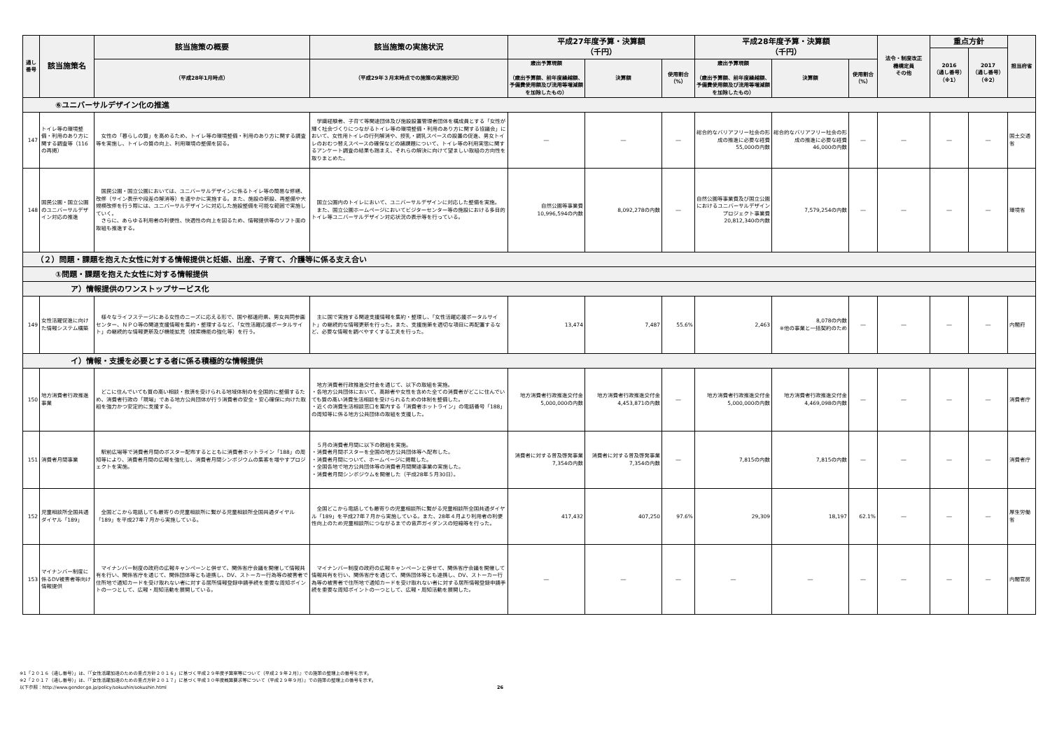| 通し番号 | 該当施策名 | 該当施策の概要 | 該当施策の実施状況 | 平成27年度予算・決算額 （千円） | | | 平成28年度予算・決算額 （千円） | | | 法令・制度改正 機構定員 その他 | 重点方針 | | 担当府省 |
| --- | --- | --- | --- | --- | --- | --- | --- | --- | --- | --- | --- | --- | --- |
| | | | | | | | | | | | 2016 （通し番号） （※1） | 2017 （通し番号） （※2） | |
| | | （平成28年1月時点） | （平成29年３月末時点での施策の実施状況） | 歳出予算現額 （歳出予算額、前年度繰越額、予備費使用額及び流用等増減額を加除したもの） | 決算額 | 使用割合 （%） | 歳出予算現額 （歳出予算額、前年度繰越額、予備費使用額及び流用等増減額を加除したもの） | 決算額 | 使用割合 （%） | | | | |
| ⑥ユニバーサルデザイン化の推進 | | | | | | | | | | | | | |
| 147 | トイレ等の環境整備・利用のあり方に関する調査等（116の再掲） | 女性の「暮らしの質」を高めるため、トイレ等の環境整備・利用のあり方に関する調査等を実施し、トイレの質の向上、利用環境の整備を図る。 | 学識経験者、子育て等関連団体及び施設設置管理者団体を構成員とする「女性が輝く社会づくりにつながるトイレ等の環境整備・利用のあり方に関する協議会」において、女性用トイレの行列解消や、授乳・調乳スペースの設置の促進、男女トイレのおむつ替えスペースの確保などの諸課題について、トイレ等の利用実態に関するアンケート調査の結果も踏まえ、それらの解決に向けて望ましい取組の方向性を取りまとめた。 | ― | ― | ― | 総合的なバリアフリー社会の形成の推進に必要な経費 55,000の内数 | 総合的なバリアフリー社会の形成の推進に必要な経費 46,000の内数 | ― | ― | ― | ― | 国土交通省 |
| 148 | 国民公園・国立公園のユニバーサルデザイン対応の推進 | 国民公園・国立公園においては、ユニバーサルデザインに係るトイレ等の簡易な修繕、改修（サイン表示や段差の解消等）を速やかに実施する。また、施設の新設、再整備や大規模改修を行う際には、ユニバーサルデザインに対応した施設整備を可能な範囲で実施していく。 さらに、あらゆる利用者の利便性、快適性の向上を図るため、情報提供等のソフト面の取組も推進する。 | 国立公園内のトイレにおいて、ユニバーサルデザインに対応した整備を実施。 また、国立公園ホームページにおいてビジターセンター等の施設における多目的トイレ等ユニバーサルデザイン対応状況の表示等を行っている。 | 自然公園等事業費 10,996,594の内数 | 8,092,278の内数 | ― | 自然公園等事業費及び国立公園におけるユニバーサルデザインプロジェクト事業費 20,812,340の内数 | 7,579,254の内数 | ― | ― | ― | ― | 環境省 |
| （２）問題・課題を抱えた女性に対する情報提供と妊娠、出産、子育て、介護等に係る支え合い | | | | | | | | | | | | | |
| ①問題・課題を抱えた女性に対する情報提供 | | | | | | | | | | | | | |
| ア）情報提供のワンストップサービス化 | | | | | | | | | | | | | |
| 149 | 女性活躍促進に向けた情報システム構築 | 様々なライフステージにある女性のニーズに応える形で、国や都道府県、男女共同参画センター、ＮＰＯ等の関連支援情報を集約・整理するなど、「女性活躍応援ポータルサイト」の継続的な情報更新及び機能拡充（検索機能の強化等）を行う。 | 主に国で実施する関連支援情報を集約・整理し、「女性活躍応援ポータルサイト」の継続的な情報更新を行った。また、支援施策を適切な項目に再配置するなど、必要な情報を調べやすくする工夫を行った。 | 13,474 | 7,487 | 55.6% | 2,463 | 8,078の内数 ※他の事業と一括契約のため | ― | ― | ― | ― | 内閣府 |
| イ）情報・支援を必要とする者に係る積極的な情報提供 | | | | | | | | | | | | | |
| 150 | 地方消費者行政推進事業 | どこに住んでいても質の高い相談・救済を受けられる地域体制のを全国的に整備するため、消費者行政の「現場」である地方公共団体が行う消費者の安全・安心確保に向けた取組を強力かつ安定的に支援する。 | 地方消費者行政推進交付金を通じて、以下の取組を実施。 ・各地方公共団体において、高齢者や女性を含めた全ての消費者がどこに住んでいても質の高い消費生活相談を受けられるための体制を整備した。 ・近くの消費生活相談窓口を案内する「消費者ホットライン」の電話番号「188」の周知等に係る地方公共団体の取組を支援した。 | 地方消費者行政推進交付金 5,000,000の内数 | 地方消費者行政推進交付金 4,453,871の内数 | ― | 地方消費者行政推進交付金5,000,000の内数 | 地方消費者行政推進交付金 4,469,098の内数 | ― | ― | ― | ― | 消費者庁 |
| 151 | 消費者月間事業 | 駅前広場等で消費者月間のポスター配布するとともに消費者ホットライン「188」の周知等により、消費者月間の広報を強化し、消費者月間シンポジウムの集客を増やすプロジェクトを実施。 | ５月の消費者月間に以下の散組を実施。 ・消費者月間ポスターを全国の地方公共団体等へ配布した。 ・消費者月間について、ホームページに掲載した。 ・全国各地で地方公共団体等の消費者月間関連事業の実施した。 ・消費者月間シンポジウムを開催した（平成28年５月30日）。 | 消費者に対する普及啓発事業7,354の内数 | 消費者に対する普及啓発事業7,354の内数 | ― | 7,815の内数 | 7,815の内数 | ― | ― | ― | ― | 消費者庁 |
| 152 | 児童相談所全国共通ダイヤル「189」 | 全国どこから電話しても最寄りの児童相談所に繋がる児童相談所全国共通ダイヤル「189」を平成27年７月から実施している。 | 全国どこから電話しても最寄りの児童相談所に繋がる児童相談所全国共通ダイヤル「189」を平成27年７月から実施している。また、28年４月より利用者の利便性向上のため児童相談所につながるまでの音声ガイダンスの短縮等を行った。 | 417,432 | 407,250 | 97.6% | 29,309 | 18,197 | 62.1% | ― | ― | ― | 厚生労働省 |
| 153 | マイナンバー制度に係るDV被害者等向け情報提供 | マイナンバー制度の政府の広報キャンペーンと併せて、関係省庁会議を開催して情報共有を行い、関係省庁を通じて、関係団体等とも連携し、DV、ストーカー行為等の被害者で住所地で通知カードを受け取れない者に対する居所情報登録申請手続を重要な周知ポイントの一つとして、広報・周知活動を展開している。 | マイナンバー制度の政府の広報キャンペーンと併せて、関係省庁会議を開催して情報共有を行い、関係省庁を通じて、関係団体等とも連携し、DV、ストーカー行為等の被害者で住所地で通知カードを受け取れない者に対する居所情報登録申請手続を重要な周知ポイントの一つとして、広報・周知活動を展開した。 | ― | ― | ― | ― | ― | ― | ― | ― | ― | 内閣官房 |
※1「２０１６（通し番号）」は、『「女性活躍加速のための重点方針２０１６」に基づく平成２９年度予算案等について（平成２９年２月）』での施策の整理上の番号を示す。
※2「２０１７（通し番号）」は、『「女性活躍加速のための重点方針２０１７」に基づく平成３０年度概算要求等について（平成２９年９月）』での施策の整理上の番号を示す。
以下参照：http://www.gender.go.jp/policy/sokushin/sokushin.html 26